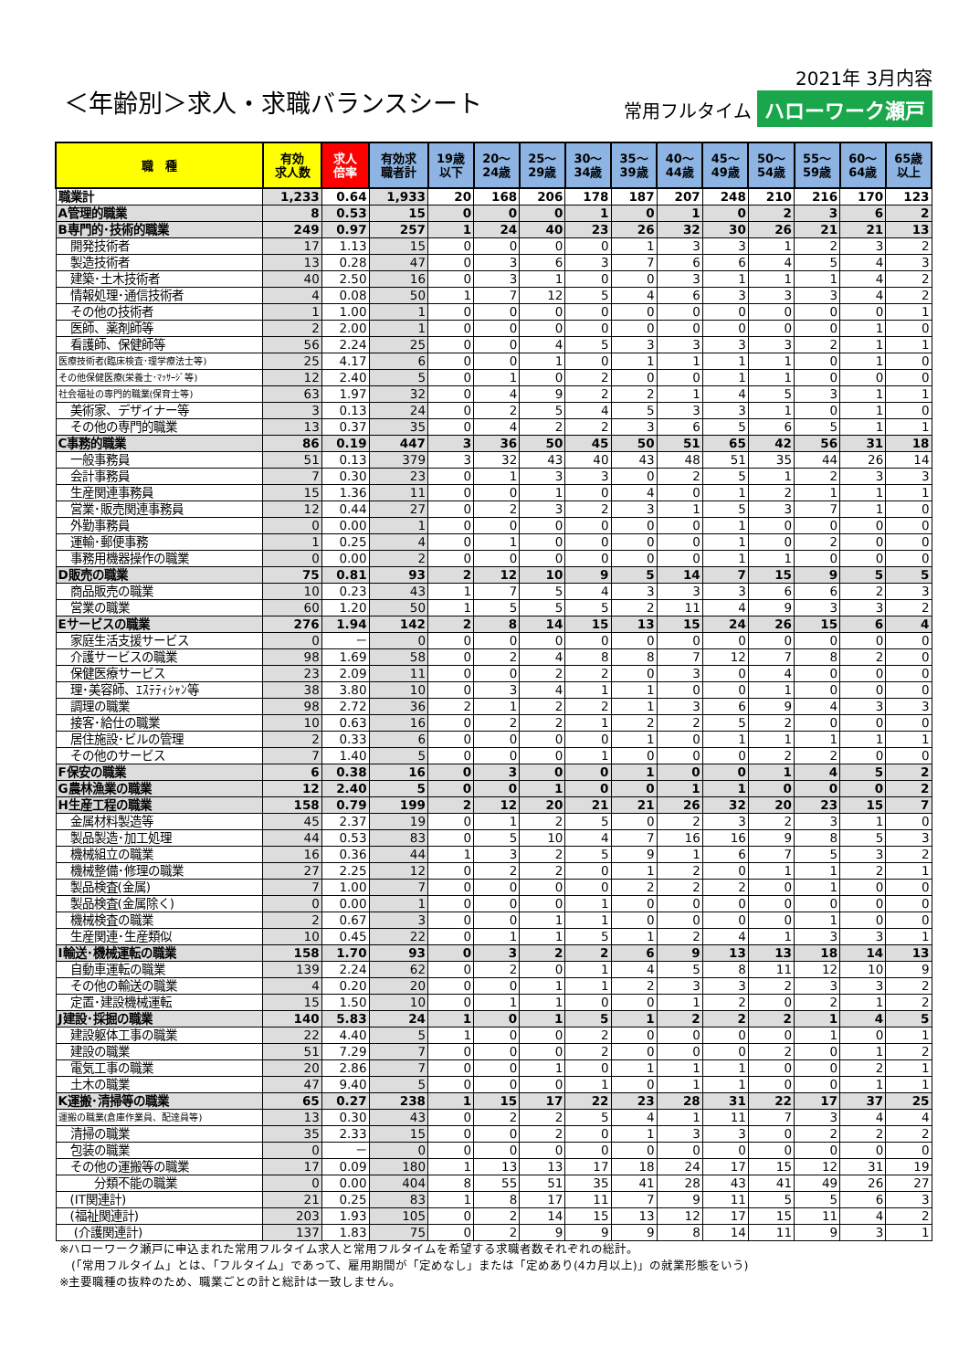＜年齢別＞求人・求職バランスシート
2021年 3月内容
常用フルタイム ハローワーク瀬戸
| 職 種 | 有効 求人数 | 求人 倍率 | 有効求 職者計 | 19歳 以下 | 20～ 24歳 | 25～ 29歳 | 30～ 34歳 | 35～ 39歳 | 40～ 44歳 | 45～ 49歳 | 50～ 54歳 | 55～ 59歳 | 60～ 64歳 | 65歳 以上 |
| --- | --- | --- | --- | --- | --- | --- | --- | --- | --- | --- | --- | --- | --- | --- |
| 職業計 | 1,233 | 0.64 | 1,933 | 20 | 168 | 206 | 178 | 187 | 207 | 248 | 210 | 216 | 170 | 123 |
| A管理的職業 | 8 | 0.53 | 15 | 0 | 0 | 0 | 1 | 0 | 1 | 0 | 2 | 3 | 6 | 2 |
| B専門的･技術的職業 | 249 | 0.97 | 257 | 1 | 24 | 40 | 23 | 26 | 32 | 30 | 26 | 21 | 21 | 13 |
| 開発技術者 | 17 | 1.13 | 15 | 0 | 0 | 0 | 0 | 1 | 3 | 3 | 1 | 2 | 3 | 2 |
| 製造技術者 | 13 | 0.28 | 47 | 0 | 3 | 6 | 3 | 7 | 6 | 6 | 4 | 5 | 4 | 3 |
| 建築･土木技術者 | 40 | 2.50 | 16 | 0 | 3 | 1 | 0 | 0 | 3 | 1 | 1 | 1 | 4 | 2 |
| 情報処理･通信技術者 | 4 | 0.08 | 50 | 1 | 7 | 12 | 5 | 4 | 6 | 3 | 3 | 3 | 4 | 2 |
| その他の技術者 | 1 | 1.00 | 1 | 0 | 0 | 0 | 0 | 0 | 0 | 0 | 0 | 0 | 0 | 1 |
| 医師、薬剤師等 | 2 | 2.00 | 1 | 0 | 0 | 0 | 0 | 0 | 0 | 0 | 0 | 0 | 1 | 0 |
| 看護師、保健師等 | 56 | 2.24 | 25 | 0 | 0 | 4 | 5 | 3 | 3 | 3 | 3 | 2 | 1 | 1 |
| 医療技術者(臨床検査･理学療法士等) | 25 | 4.17 | 6 | 0 | 0 | 1 | 0 | 1 | 1 | 1 | 1 | 0 | 1 | 0 |
| その他保健医療(栄養士･ﾏｯｻｰｼﾞ等) | 12 | 2.40 | 5 | 0 | 1 | 0 | 2 | 0 | 0 | 1 | 1 | 0 | 0 | 0 |
| 社会福祉の専門的職業(保育士等) | 63 | 1.97 | 32 | 0 | 4 | 9 | 2 | 2 | 1 | 4 | 5 | 3 | 1 | 1 |
| 美術家、デザイナー等 | 3 | 0.13 | 24 | 0 | 2 | 5 | 4 | 5 | 3 | 3 | 1 | 0 | 1 | 0 |
| その他の専門的職業 | 13 | 0.37 | 35 | 0 | 4 | 2 | 2 | 3 | 6 | 5 | 6 | 5 | 1 | 1 |
| C事務的職業 | 86 | 0.19 | 447 | 3 | 36 | 50 | 45 | 50 | 51 | 65 | 42 | 56 | 31 | 18 |
| 一般事務員 | 51 | 0.13 | 379 | 3 | 32 | 43 | 40 | 43 | 48 | 51 | 35 | 44 | 26 | 14 |
| 会計事務員 | 7 | 0.30 | 23 | 0 | 1 | 3 | 3 | 0 | 2 | 5 | 1 | 2 | 3 | 3 |
| 生産関連事務員 | 15 | 1.36 | 11 | 0 | 0 | 1 | 0 | 4 | 0 | 1 | 2 | 1 | 1 | 1 |
| 営業･販売関連事務員 | 12 | 0.44 | 27 | 0 | 2 | 3 | 2 | 3 | 1 | 5 | 3 | 7 | 1 | 0 |
| 外勤事務員 | 0 | 0.00 | 1 | 0 | 0 | 0 | 0 | 0 | 0 | 1 | 0 | 0 | 0 | 0 |
| 運輸･郵便事務 | 1 | 0.25 | 4 | 0 | 1 | 0 | 0 | 0 | 0 | 1 | 0 | 2 | 0 | 0 |
| 事務用機器操作の職業 | 0 | 0.00 | 2 | 0 | 0 | 0 | 0 | 0 | 0 | 1 | 1 | 0 | 0 | 0 |
| D販売の職業 | 75 | 0.81 | 93 | 2 | 12 | 10 | 9 | 5 | 14 | 7 | 15 | 9 | 5 | 5 |
| 商品販売の職業 | 10 | 0.23 | 43 | 1 | 7 | 5 | 4 | 3 | 3 | 3 | 6 | 6 | 2 | 3 |
| 営業の職業 | 60 | 1.20 | 50 | 1 | 5 | 5 | 5 | 2 | 11 | 4 | 9 | 3 | 3 | 2 |
| Eサービスの職業 | 276 | 1.94 | 142 | 2 | 8 | 14 | 15 | 13 | 15 | 24 | 26 | 15 | 6 | 4 |
| 家庭生活支援サービス | 0 | － | 0 | 0 | 0 | 0 | 0 | 0 | 0 | 0 | 0 | 0 | 0 | 0 |
| 介護サービスの職業 | 98 | 1.69 | 58 | 0 | 2 | 4 | 8 | 8 | 7 | 12 | 7 | 8 | 2 | 0 |
| 保健医療サービス | 23 | 2.09 | 11 | 0 | 0 | 2 | 2 | 0 | 3 | 0 | 4 | 0 | 0 | 0 |
| 理･美容師、ｴｽﾃﾃｨｼｬﾝ等 | 38 | 3.80 | 10 | 0 | 3 | 4 | 1 | 1 | 0 | 0 | 1 | 0 | 0 | 0 |
| 調理の職業 | 98 | 2.72 | 36 | 2 | 1 | 2 | 2 | 1 | 3 | 6 | 9 | 4 | 3 | 3 |
| 接客･給仕の職業 | 10 | 0.63 | 16 | 0 | 2 | 2 | 1 | 2 | 2 | 5 | 2 | 0 | 0 | 0 |
| 居住施設･ビルの管理 | 2 | 0.33 | 6 | 0 | 0 | 0 | 0 | 1 | 0 | 1 | 1 | 1 | 1 | 1 |
| その他のサービス | 7 | 1.40 | 5 | 0 | 0 | 0 | 1 | 0 | 0 | 0 | 2 | 2 | 0 | 0 |
| F保安の職業 | 6 | 0.38 | 16 | 0 | 3 | 0 | 0 | 1 | 0 | 0 | 1 | 4 | 5 | 2 |
| G農林漁業の職業 | 12 | 2.40 | 5 | 0 | 0 | 1 | 0 | 0 | 1 | 1 | 0 | 0 | 0 | 2 |
| H生産工程の職業 | 158 | 0.79 | 199 | 2 | 12 | 20 | 21 | 21 | 26 | 32 | 20 | 23 | 15 | 7 |
| 金属材料製造等 | 45 | 2.37 | 19 | 0 | 1 | 2 | 5 | 0 | 2 | 3 | 2 | 3 | 1 | 0 |
| 製品製造･加工処理 | 44 | 0.53 | 83 | 0 | 5 | 10 | 4 | 7 | 16 | 16 | 9 | 8 | 5 | 3 |
| 機械組立の職業 | 16 | 0.36 | 44 | 1 | 3 | 2 | 5 | 9 | 1 | 6 | 7 | 5 | 3 | 2 |
| 機械整備･修理の職業 | 27 | 2.25 | 12 | 0 | 2 | 2 | 0 | 1 | 2 | 0 | 1 | 1 | 2 | 1 |
| 製品検査(金属) | 7 | 1.00 | 7 | 0 | 0 | 0 | 0 | 2 | 2 | 2 | 0 | 1 | 0 | 0 |
| 製品検査(金属除く) | 0 | 0.00 | 1 | 0 | 0 | 0 | 1 | 0 | 0 | 0 | 0 | 0 | 0 | 0 |
| 機械検査の職業 | 2 | 0.67 | 3 | 0 | 0 | 1 | 1 | 0 | 0 | 0 | 0 | 1 | 0 | 0 |
| 生産関連･生産類似 | 10 | 0.45 | 22 | 0 | 1 | 1 | 5 | 1 | 2 | 4 | 1 | 3 | 3 | 1 |
| I輸送･機械運転の職業 | 158 | 1.70 | 93 | 0 | 3 | 2 | 2 | 6 | 9 | 13 | 13 | 18 | 14 | 13 |
| 自動車運転の職業 | 139 | 2.24 | 62 | 0 | 2 | 0 | 1 | 4 | 5 | 8 | 11 | 12 | 10 | 9 |
| その他の輸送の職業 | 4 | 0.20 | 20 | 0 | 0 | 1 | 1 | 2 | 3 | 3 | 2 | 3 | 3 | 2 |
| 定置･建設機械運転 | 15 | 1.50 | 10 | 0 | 1 | 1 | 0 | 0 | 1 | 2 | 0 | 2 | 1 | 2 |
| J建設･採掘の職業 | 140 | 5.83 | 24 | 1 | 0 | 1 | 5 | 1 | 2 | 2 | 2 | 1 | 4 | 5 |
| 建設躯体工事の職業 | 22 | 4.40 | 5 | 1 | 0 | 0 | 2 | 0 | 0 | 0 | 0 | 1 | 0 | 1 |
| 建設の職業 | 51 | 7.29 | 7 | 0 | 0 | 0 | 2 | 0 | 0 | 0 | 2 | 0 | 1 | 2 |
| 電気工事の職業 | 20 | 2.86 | 7 | 0 | 0 | 1 | 0 | 1 | 1 | 1 | 0 | 0 | 2 | 1 |
| 土木の職業 | 47 | 9.40 | 5 | 0 | 0 | 0 | 1 | 0 | 1 | 1 | 0 | 0 | 1 | 1 |
| K運搬･清掃等の職業 | 65 | 0.27 | 238 | 1 | 15 | 17 | 22 | 23 | 28 | 31 | 22 | 17 | 37 | 25 |
| 運搬の職業(倉庫作業員、配達員等) | 13 | 0.30 | 43 | 0 | 2 | 2 | 5 | 4 | 1 | 11 | 7 | 3 | 4 | 4 |
| 清掃の職業 | 35 | 2.33 | 15 | 0 | 0 | 2 | 0 | 1 | 3 | 3 | 0 | 2 | 2 | 2 |
| 包装の職業 | 0 | － | 0 | 0 | 0 | 0 | 0 | 0 | 0 | 0 | 0 | 0 | 0 | 0 |
| その他の運搬等の職業 | 17 | 0.09 | 180 | 1 | 13 | 13 | 17 | 18 | 24 | 17 | 15 | 12 | 31 | 19 |
| 分類不能の職業 | 0 | 0.00 | 404 | 8 | 55 | 51 | 35 | 41 | 28 | 43 | 41 | 49 | 26 | 27 |
| (IT関連計) | 21 | 0.25 | 83 | 1 | 8 | 17 | 11 | 7 | 9 | 11 | 5 | 5 | 6 | 3 |
| (福祉関連計) | 203 | 1.93 | 105 | 0 | 2 | 14 | 15 | 13 | 12 | 17 | 15 | 11 | 4 | 2 |
| (介護関連計) | 137 | 1.83 | 75 | 0 | 2 | 9 | 9 | 9 | 8 | 14 | 11 | 9 | 3 | 1 |
※ハローワーク瀬戸に申込まれた常用フルタイム求人と常用フルタイムを希望する求職者数それぞれの総計。
　(「常用フルタイム」とは、「フルタイム」であって、雇用期間が「定めなし」または「定めあり(4カ月以上)」の就業形態をいう)
※主要職種の抜粋のため、職業ごとの計と総計は一致しません。